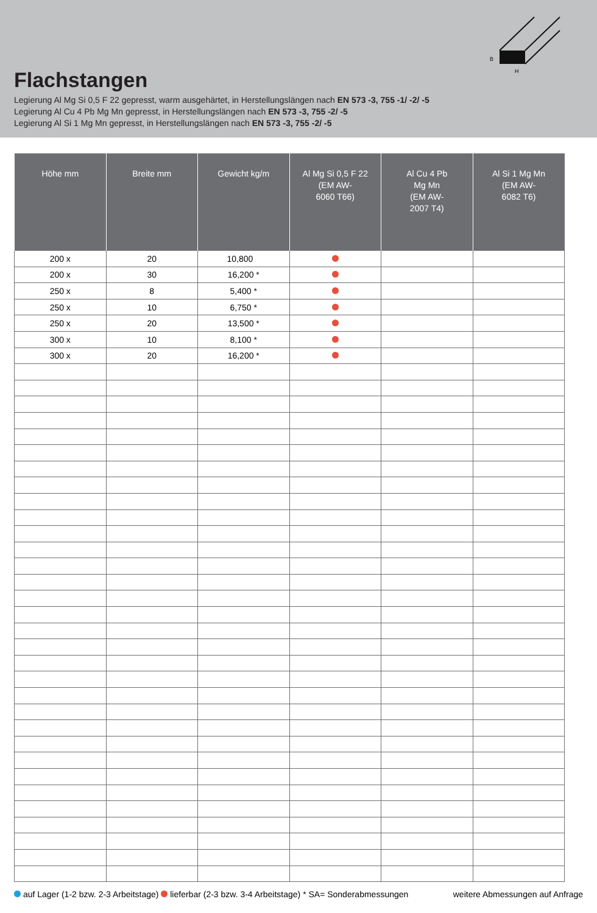B
H
Flachstangen
Legierung Al Mg Si 0,5 F 22 gepresst, warm ausgehärtet, in Herstellungslängen nach EN 573 -3, 755 -1/ -2/ -5
Legierung Al Cu 4 Pb Mg Mn gepresst, in Herstellungslängen nach EN 573 -3, 755 -2/ -5
Legierung Al Si 1 Mg Mn gepresst, in Herstellungslängen nach EN 573 -3, 755 -2/ -5
| Höhe mm | Breite mm | Gewicht kg/m | Al Mg Si 0,5 F 22 (EM AW- 6060 T66) | Al Cu 4 Pb Mg Mn (EM AW- 2007 T4) | Al Si 1 Mg Mn (EM AW- 6082 T6) |
| --- | --- | --- | --- | --- | --- |
| 200 x | 20 | 10,800 | | | |
| 200 x | 30 | 16,200 * | | | |
| 250 x | 8 | 5,400 * | | | |
| 250 x | 10 | 6,750 * | | | |
| 250 x | 20 | 13,500 * | | | |
| 300 x | 10 | 8,100 * | | | |
| 300 x | 20 | 16,200 * | | | |
auf Lager (1-2 bzw. 2-3 Arbeitstage) lieferbar (2-3 bzw. 3-4 Arbeitstage) * SA= Sonderabmessungen weitere Abmessungen auf Anfrage